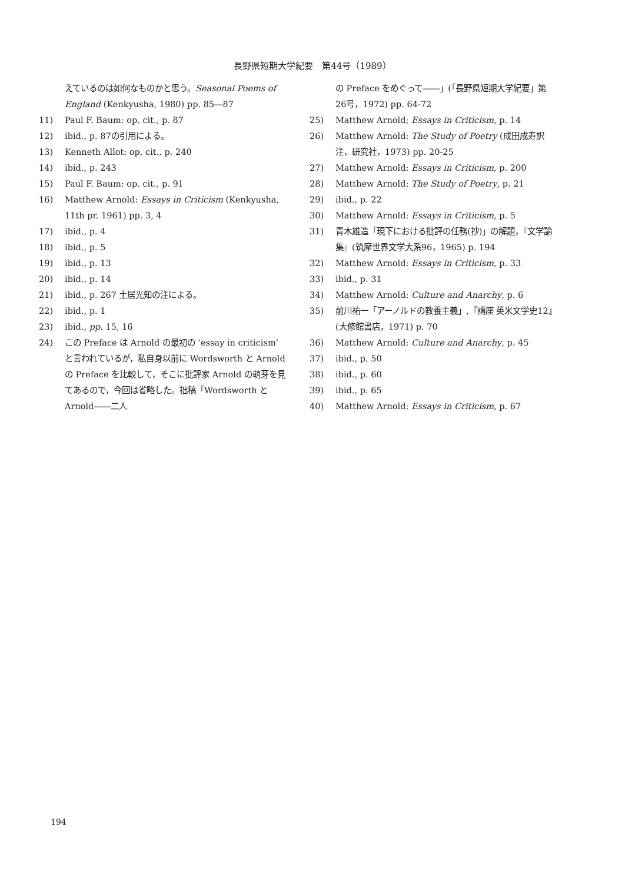長野県短期大学紀要　第44号（1989）
えているのは如何なものかと思う。Seasonal Poems of England (Kenkyusha, 1980) pp. 85―87
11) Paul F. Baum: op. cit., p. 87
12) ibid., p. 87の引用による。
13) Kenneth Allot: op. cit., p. 240
14) ibid., p. 243
15) Paul F. Baum: op. cit., p. 91
16) Matthew Arnold: Essays in Criticism (Kenkyusha, 11th pr. 1961) pp. 3, 4
17) ibid., p. 4
18) ibid., p. 5
19) ibid., p. 13
20) ibid., p. 14
21) ibid., p. 267 土居光知の注による。
22) ibid., p. 1
23) ibid., pp. 15, 16
24) この Preface は Arnold の最初の ‘essay in criticism’ と言われているが，私自身以前に Wordsworth と Arnold の Preface を比較して，そこに批評家 Arnold の萌芽を見てあるので，今回は省略した。拙稿「Wordsworth と Arnold――二人
の Preface をめぐって――」(「長野県短期大学紀要」第26号，1972) pp. 64-72
25) Matthew Arnold; Essays in Criticism, p. 14
26) Matthew Arnold: The Study of Poetry (成田成寿訳注，研究社，1973) pp. 20-25
27) Matthew Arnold: Essays in Criticism, p. 200
28) Matthew Arnold: The Study of Poetry, p. 21
29) ibid., p. 22
30) Matthew Arnold: Essays in Criticism, p. 5
31) 青木雄造「現下における批評の任務(抄)」の解題，『文学論集』(筑摩世界文学大系96，1965) p. 194
32) Matthew Arnold: Essays in Criticism, p. 33
33) ibid., p. 31
34) Matthew Arnold: Culture and Anarchy, p. 6
35) 前川祐一「アーノルドの教養主義」,『講座 英米文学史12』(大修館書店，1971) p. 70
36) Matthew Arnold: Culture and Anarchy, p. 45
37) ibid., p. 50
38) ibid., p. 60
39) ibid., p. 65
40) Matthew Arnold: Essays in Criticism, p. 67
194